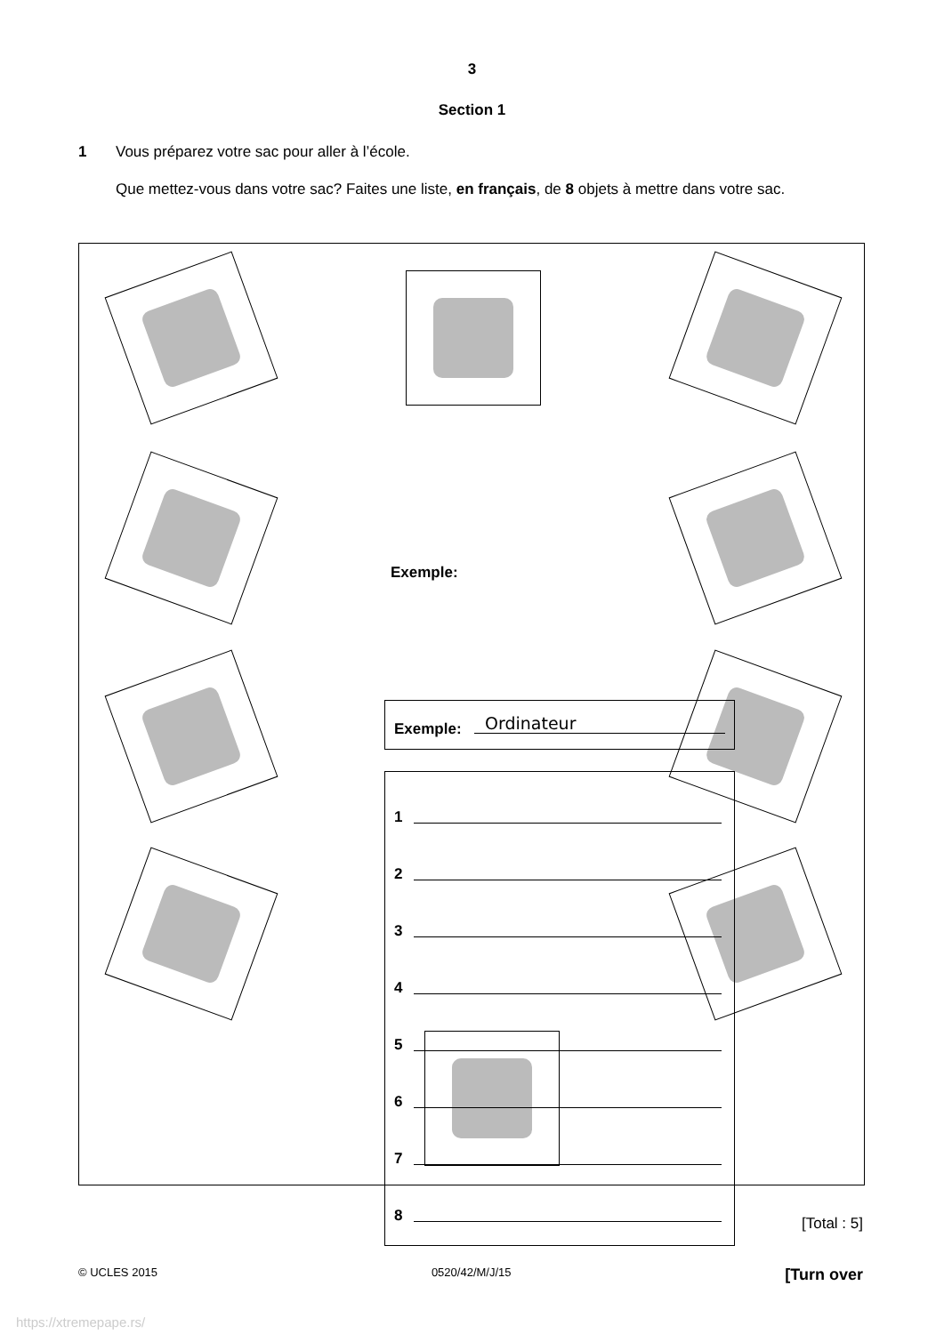3
Section 1
1
Vous préparez votre sac pour aller à l’école.
Que mettez-vous dans votre sac? Faites une liste, en français, de 8 objets à mettre dans votre sac.
Exemple:
Exemple: Ordinateur
1
2
3
4
5
6
7
8
[Total : 5]
© UCLES 2015 0520/42/M/J/15 [Turn over
https://xtremepape.rs/